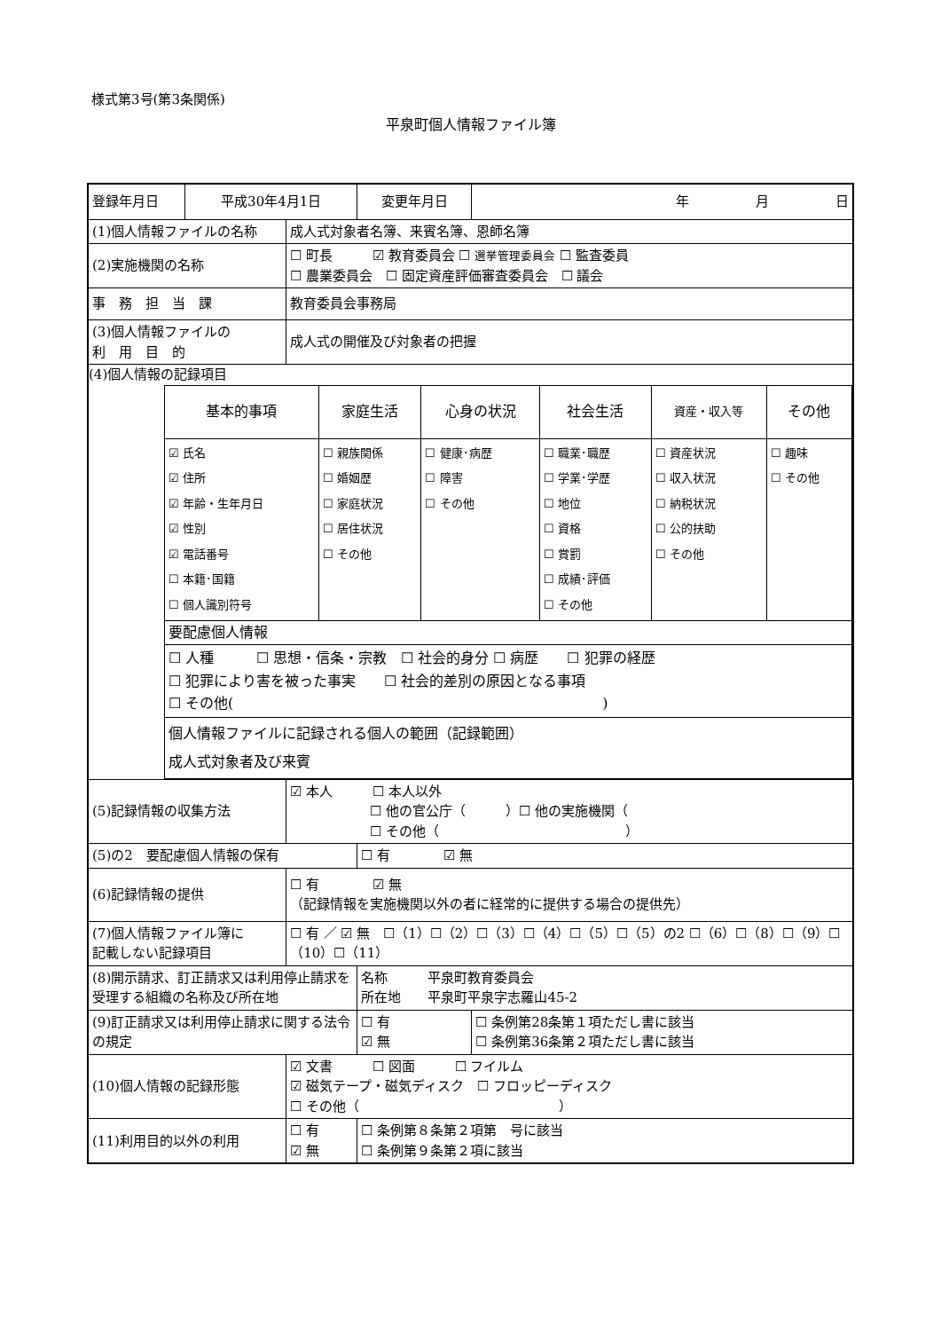様式第3号(第3条関係)
平泉町個人情報ファイル簿
| 登録年月日 | 平成30年4月1日 | | 変更年月日 | 年 月 日 |
| (1)個人情報ファイルの名称 | | 成人式対象者名簿、来賓名簿、恩師名簿 | | |
| (2)実施機関の名称 | | ☐ 町長 ☑ 教育委員会 ☐ 選挙管理委員会 ☐ 監査委員 ☐ 農業委員会 ☐ 固定資産評価審査委員会 ☐ 議会 | | |
| 事 務 担 当 課 | | 教育委員会事務局 | | |
| (3)個人情報ファイルの 利 用 目 的 | | 成人式の開催及び対象者の把握 | | |
| (4)個人情報の記録項目 / 基本的事項 / 家庭生活 / 心身の状況 / 社会生活 / 資産・収入等 / その他 / / ☑ 氏名 ☑ 住所 ☑ 年齢・生年月日 ☑ 性別 ☑ 電話番号 ☐ 本籍･国籍 ☐ 個人識別符号 / ☐ 親族関係 ☐ 婚姻歴 ☐ 家庭状況 ☐ 居住状況 ☐ その他 / ☐ 健康･病歴 ☐ 障害 ☐ その他 / ☐ 職業･職歴 ☐ 学業･学歴 ☐ 地位 ☐ 資格 ☐ 賞罰 ☐ 成績･評価 ☐ その他 / ☐ 資産状況 ☐ 収入状況 ☐ 納税状況 ☐ 公的扶助 ☐ その他 / ☐ 趣味 ☐ その他 / / 要配慮個人情報 / / / / / / / ☐ 人種 ☐ 思想・信条・宗教 ☐ 社会的身分 ☐ 病歴 ☐ 犯罪の経歴 ☐ 犯罪により害を被った事実 ☐ 社会的差別の原因となる事項 ☐ その他( ) / / / / / / / 個人情報ファイルに記録される個人の範囲（記録範囲） 成人式対象者及び来賓 / / / / / / | | | | |
| (5)記録情報の収集方法 | | ☑ 本人 ☐ 本人以外 ☐ 他の官公庁（ ）☐ 他の実施機関（ ☐ その他（ ） | | |
| (5)の2 要配慮個人情報の保有 | | | ☐ 有 ☑ 無 | |
| (6)記録情報の提供 | | ☐ 有 ☑ 無 （記録情報を実施機関以外の者に経常的に提供する場合の提供先） | | |
| (7)個人情報ファイル簿に 記載しない記録項目 | | ☐ 有 ／ ☑ 無 ☐（1）☐（2）☐（3）☐（4）☐（5）☐（5）の2 ☐（6）☐（8）☐（9）☐（10）☐（11） | | |
| (8)開示請求、訂正請求又は利用停止請求を 受理する組織の名称及び所在地 | | | 名称 平泉町教育委員会 所在地 平泉町平泉字志羅山45-2 | |
| (9)訂正請求又は利用停止請求に関する法令 の規定 | | | ☐ 有 ☑ 無 | ☐ 条例第28条第１項ただし書に該当 ☐ 条例第36条第２項ただし書に該当 |
| (10)個人情報の記録形態 | | ☑ 文書 ☐ 図面 ☐ フイルム ☑ 磁気テープ・磁気ディスク ☐ フロッピーディスク ☐ その他（ ） | | |
| (11)利用目的以外の利用 | | ☐ 有 ☑ 無 | ☐ 条例第８条第２項第 号に該当 ☐ 条例第９条第２項に該当 | |